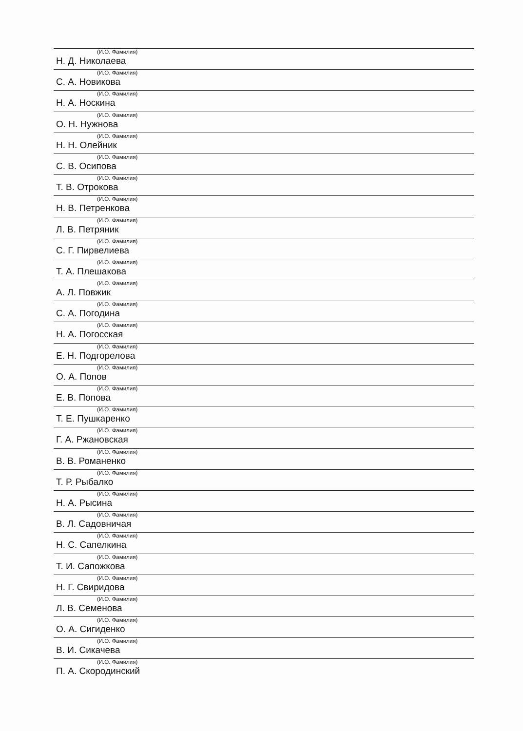(И.О. Фамилия)
Н. Д. Николаева
(И.О. Фамилия)
С. А. Новикова
(И.О. Фамилия)
Н. А. Носкина
(И.О. Фамилия)
О. Н. Нужнова
(И.О. Фамилия)
Н. Н. Олейник
(И.О. Фамилия)
С. В. Осипова
(И.О. Фамилия)
Т. В. Отрокова
(И.О. Фамилия)
Н. В. Петренкова
(И.О. Фамилия)
Л. В. Петряник
(И.О. Фамилия)
С. Г. Пирвелиева
(И.О. Фамилия)
Т. А. Плешакова
(И.О. Фамилия)
А. Л. Повжик
(И.О. Фамилия)
С. А. Погодина
(И.О. Фамилия)
Н. А. Погосская
(И.О. Фамилия)
Е. Н. Подгорелова
(И.О. Фамилия)
О. А. Попов
(И.О. Фамилия)
Е. В. Попова
(И.О. Фамилия)
Т. Е. Пушкаренко
(И.О. Фамилия)
Г. А. Ржановская
(И.О. Фамилия)
В. В. Романенко
(И.О. Фамилия)
Т. Р. Рыбалко
(И.О. Фамилия)
Н. А. Рысина
(И.О. Фамилия)
В. Л. Садовничая
(И.О. Фамилия)
Н. С. Сапелкина
(И.О. Фамилия)
Т. И. Сапожкова
(И.О. Фамилия)
Н. Г. Свиридова
(И.О. Фамилия)
Л. В. Семенова
(И.О. Фамилия)
О. А. Сигиденко
(И.О. Фамилия)
В. И. Сикачева
(И.О. Фамилия)
П. А. Скородинский